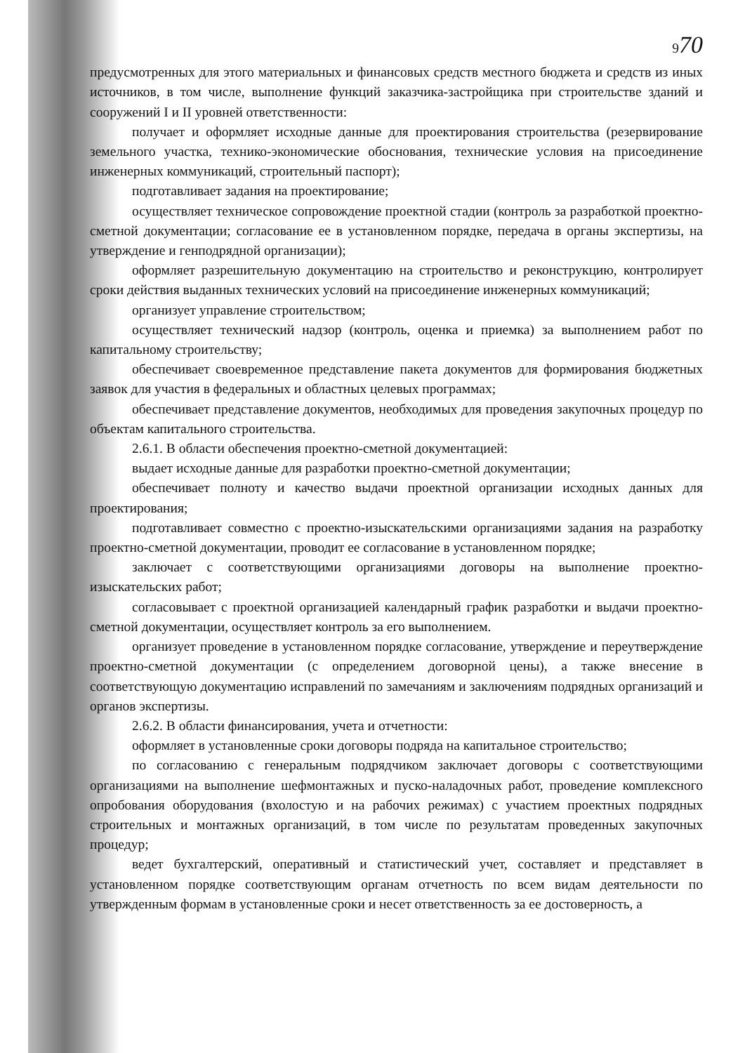970
предусмотренных для этого материальных и финансовых средств местного бюджета и средств из иных источников, в том числе, выполнение функций заказчика-застройщика при строительстве зданий и сооружений I и II уровней ответственности:
получает и оформляет исходные данные для проектирования строительства (резервирование земельного участка, технико-экономические обоснования, технические условия на присоединение инженерных коммуникаций, строительный паспорт);
подготавливает задания на проектирование;
осуществляет техническое сопровождение проектной стадии (контроль за разработкой проектно-сметной документации; согласование ее в установленном порядке, передача в органы экспертизы, на утверждение и генподрядной организации);
оформляет разрешительную документацию на строительство и реконструкцию, контролирует сроки действия выданных технических условий на присоединение инженерных коммуникаций;
организует управление строительством;
осуществляет технический надзор (контроль, оценка и приемка) за выполнением работ по капитальному строительству;
обеспечивает своевременное представление пакета документов для формирования бюджетных заявок для участия в федеральных и областных целевых программах;
обеспечивает представление документов, необходимых для проведения закупочных процедур по объектам капитального строительства.
2.6.1. В области обеспечения проектно-сметной документацией:
выдает исходные данные для разработки проектно-сметной документации;
обеспечивает полноту и качество выдачи проектной организации исходных данных для проектирования;
подготавливает совместно с проектно-изыскательскими организациями задания на разработку проектно-сметной документации, проводит ее согласование в установленном порядке;
заключает с соответствующими организациями договоры на выполнение проектно-изыскательских работ;
согласовывает с проектной организацией календарный график разработки и выдачи проектно-сметной документации, осуществляет контроль за его выполнением.
организует проведение в установленном порядке согласование, утверждение и переутверждение проектно-сметной документации (с определением договорной цены), а также внесение в соответствующую документацию исправлений по замечаниям и заключениям подрядных организаций и органов экспертизы.
2.6.2. В области финансирования, учета и отчетности:
оформляет в установленные сроки договоры подряда на капитальное строительство;
по согласованию с генеральным подрядчиком заключает договоры с соответствующими организациями на выполнение шефмонтажных и пуско-наладочных работ, проведение комплексного опробования оборудования (вхолостую и на рабочих режимах) с участием проектных подрядных строительных и монтажных организаций, в том числе по результатам проведенных закупочных процедур;
ведет бухгалтерский, оперативный и статистический учет, составляет и представляет в установленном порядке соответствующим органам отчетность по всем видам деятельности по утвержденным формам в установленные сроки и несет ответственность за ее достоверность, а